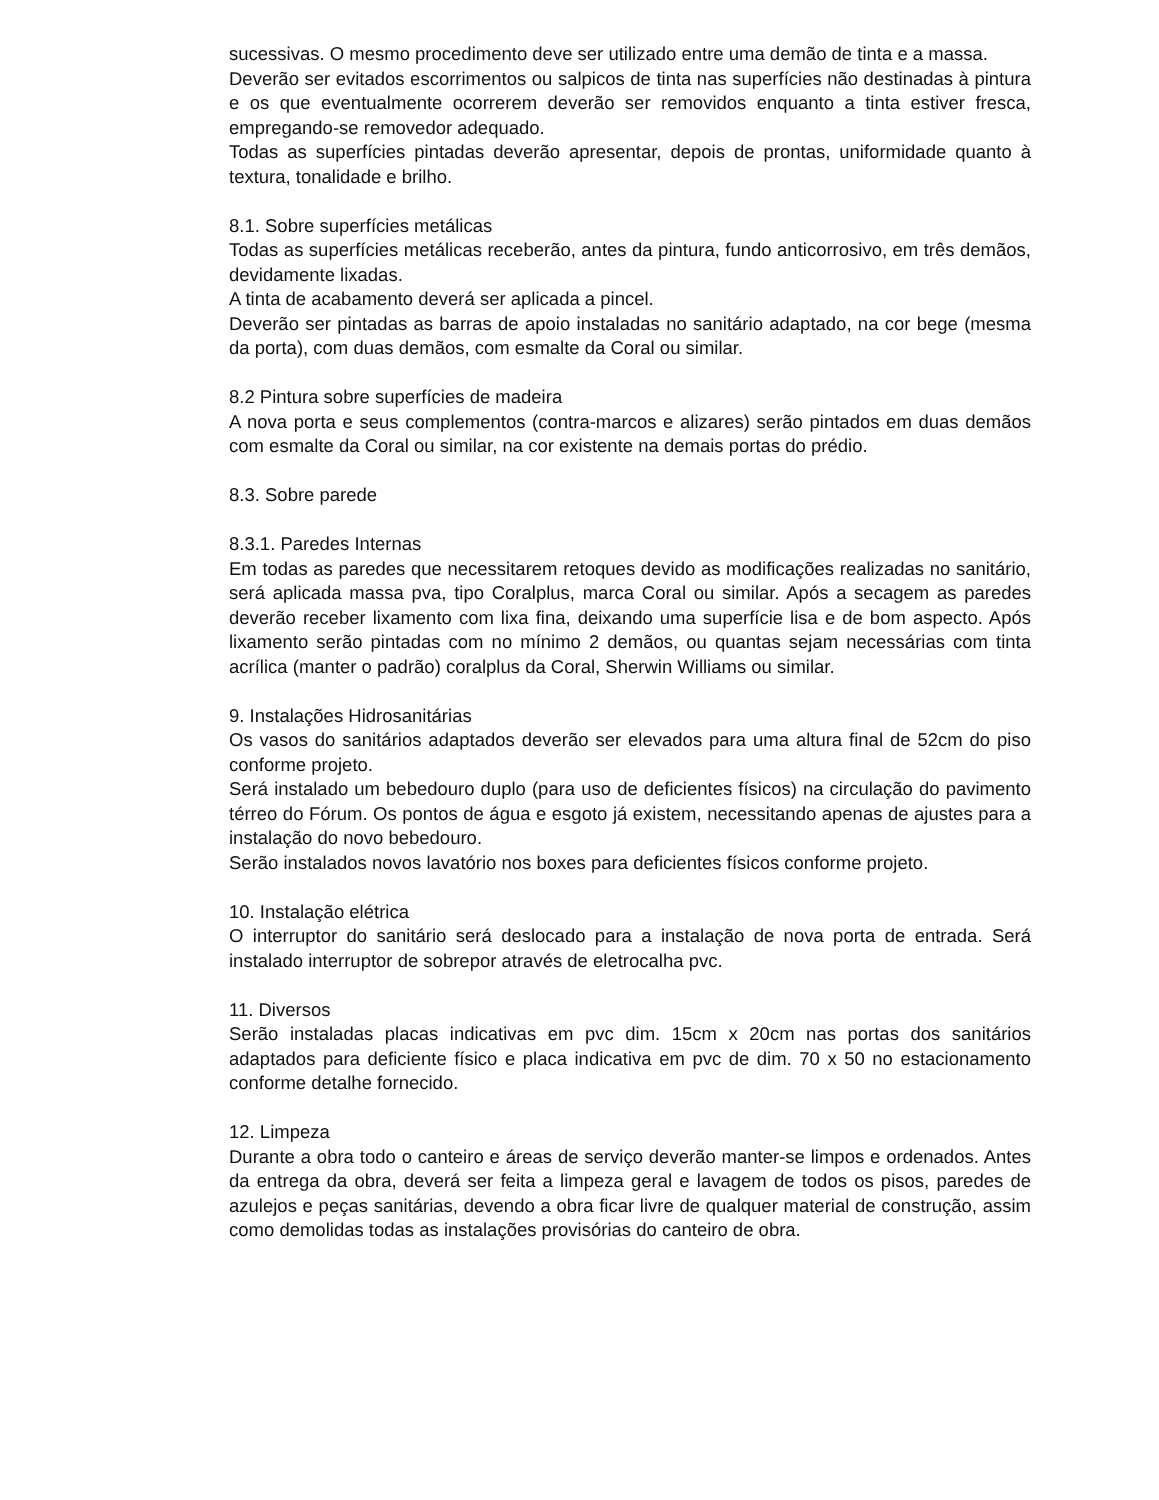sucessivas. O mesmo procedimento deve ser utilizado entre uma demão de tinta e a massa.
Deverão ser evitados escorrimentos ou salpicos de tinta nas superfícies não destinadas à pintura e os que eventualmente ocorrerem deverão ser removidos enquanto a tinta estiver fresca, empregando-se removedor adequado.
Todas as superfícies pintadas deverão apresentar, depois de prontas, uniformidade quanto à textura, tonalidade e brilho.
8.1. Sobre superfícies metálicas
Todas as superfícies metálicas receberão, antes da pintura, fundo anticorrosivo, em três demãos, devidamente lixadas.
A tinta de acabamento deverá ser aplicada a pincel.
Deverão ser pintadas as barras de apoio instaladas no sanitário adaptado, na cor bege (mesma da porta), com duas demãos, com esmalte da Coral ou similar.
8.2 Pintura sobre superfícies de madeira
A nova porta e seus complementos (contra-marcos e alizares) serão pintados em duas demãos com esmalte da Coral ou similar, na cor existente na demais portas do prédio.
8.3. Sobre parede
8.3.1. Paredes Internas
Em todas as paredes que necessitarem retoques devido as modificações realizadas no sanitário, será aplicada massa pva, tipo Coralplus, marca Coral ou similar. Após a secagem as paredes deverão receber lixamento com lixa fina, deixando uma superfície lisa e de bom aspecto. Após lixamento serão pintadas com no mínimo 2 demãos, ou quantas sejam necessárias com tinta acrílica (manter o padrão) coralplus da Coral, Sherwin Williams ou similar.
9. Instalações Hidrosanitárias
Os vasos do sanitários adaptados deverão ser elevados para uma altura final de 52cm do piso conforme projeto.
Será instalado um bebedouro duplo (para uso de deficientes físicos) na circulação do pavimento térreo do Fórum. Os pontos de água e esgoto já existem, necessitando apenas de ajustes para a instalação do novo bebedouro.
Serão instalados novos lavatório nos boxes para deficientes físicos conforme projeto.
10. Instalação elétrica
O interruptor do sanitário será deslocado para a instalação de nova porta de entrada. Será instalado interruptor de sobrepor através de eletrocalha pvc.
11. Diversos
Serão instaladas placas indicativas em pvc dim. 15cm x 20cm nas portas dos sanitários adaptados para deficiente físico e placa indicativa em pvc de dim. 70 x 50 no estacionamento conforme detalhe fornecido.
12. Limpeza
Durante a obra todo o canteiro e áreas de serviço deverão manter-se limpos e ordenados. Antes da entrega da obra, deverá ser feita a limpeza geral e lavagem de todos os pisos, paredes de azulejos e peças sanitárias, devendo a obra ficar livre de qualquer material de construção, assim como demolidas todas as instalações provisórias do canteiro de obra.